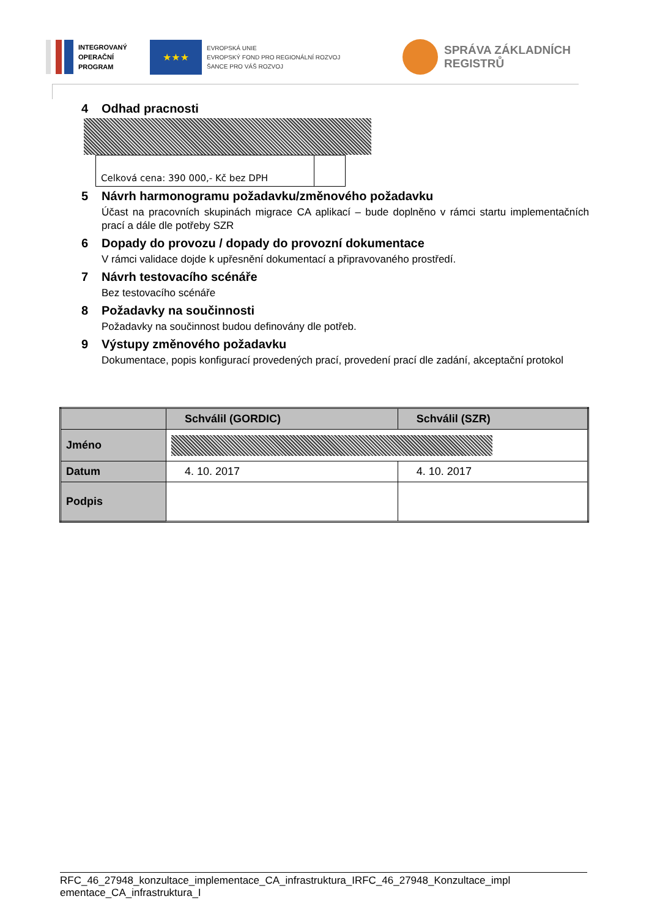INTEGROVANÝ
OPERAČNÍ
PROGRAM
★★★
EVROPSKÁ UNIE
EVROPSKÝ FOND PRO REGIONÁLNÍ ROZVOJ
ŠANCE PRO VÁŠ ROZVOJ
SPRÁVA ZÁKLADNÍCH
REGISTRŮ
4 Odhad pracnosti
| Celková cena: 390 000,- Kč bez DPH | |
5 Návrh harmonogramu požadavku/změnového požadavku
Účast na pracovních skupinách migrace CA aplikací – bude doplněno v rámci startu implementačních prací a dále dle potřeby SZR
6 Dopady do provozu / dopady do provozní dokumentace
V rámci validace dojde k upřesnění dokumentací a připravovaného prostředí.
7 Návrh testovacího scénáře
Bez testovacího scénáře
8 Požadavky na součinnosti
Požadavky na součinnost budou definovány dle potřeb.
9 Výstupy změnového požadavku
Dokumentace, popis konfigurací provedených prací, provedení prací dle zadání, akceptační protokol
| | Schválil (GORDIC) | Schválil (SZR) |
| --- | --- | --- |
| Jméno | | |
| Datum | 4. 10. 2017 | 4. 10. 2017 |
| Podpis | | |
RFC_46_27948_konzultace_implementace_CA_infrastruktura_IRFC_46_27948_Konzultace_impl ementace_CA_infrastruktura_I